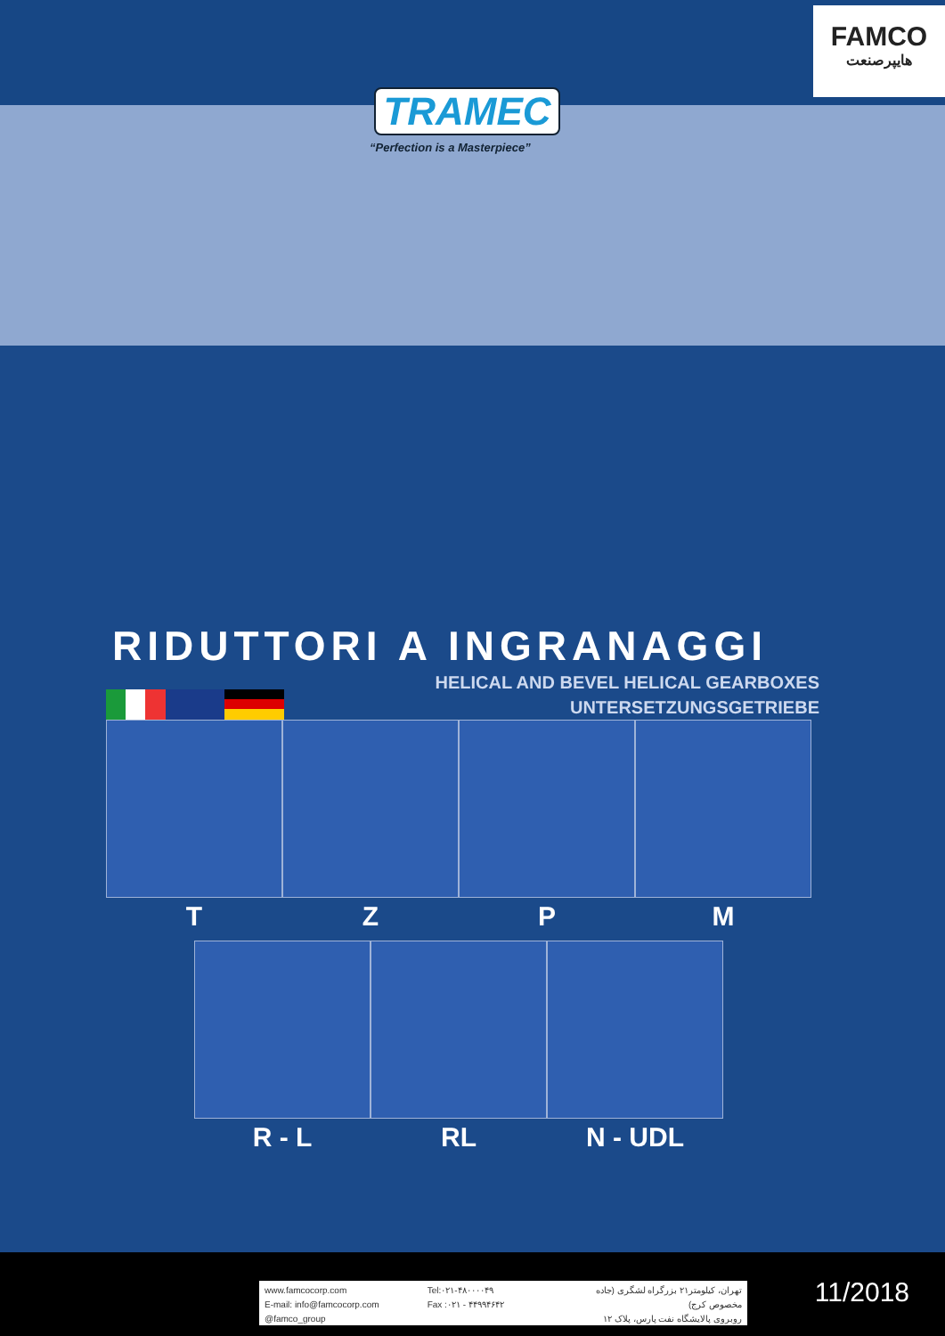FAMCO
هایپرصنعت
TRAMEC
“Perfection is a Masterpiece”
RIDUTTORI A INGRANAGGI
HELICAL AND BEVEL HELICAL GEARBOXES
UNTERSETZUNGSGETRIEBE
T Z P M
R - L RL N - UDL
www.famcocorp.com
E-mail: info@famcocorp.com
@famco_group
Tel:۰۲۱-۴۸۰۰۰۰۴۹
Fax :۰۲۱ - ۴۴۹۹۴۶۴۲
تهران، کیلومتر۲۱ بزرگراه لشگری (جاده مخصوص کرج)
روبروی پالایشگاه نفت پارس، پلاک ۱۲
11/2018